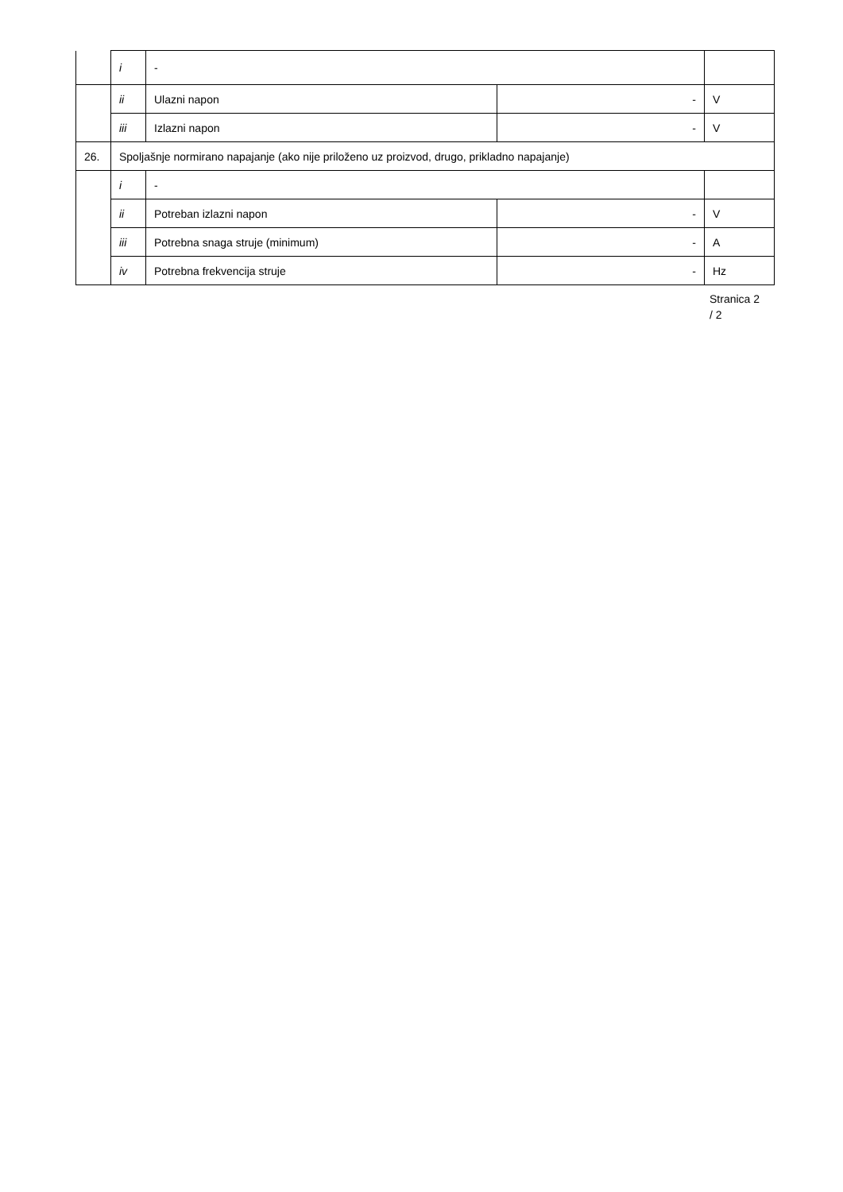| | i | - | | |
| | ii | Ulazni napon | - | V |
| | iii | Izlazni napon | - | V |
| 26. | Spoljašnje normirano napajanje (ako nije priloženo uz proizvod, drugo, prikladno napajanje) | | | |
| | i | - | | |
| | ii | Potreban izlazni napon | - | V |
| | iii | Potrebna snaga struje (minimum) | - | A |
| | iv | Potrebna frekvencija struje | - | Hz |
Stranica 2
/ 2